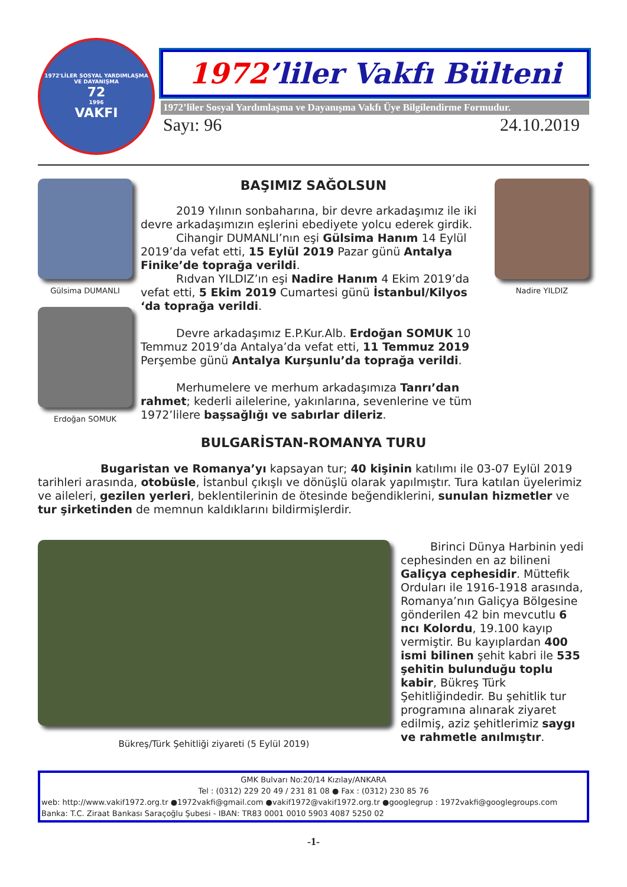1972'LİLER SOSYAL YARDIMLAŞMA VE DAYANIŞMA
72
1996
VAKFI
1972’liler Vakfı Bülteni
1972’liler Sosyal Yardımlaşma ve Dayanışma Vakfı Üye Bilgilendirme Formudur.
Sayı: 96 24.10.2019
Gülsima DUMANLI
Erdoğan SOMUK
BAŞIMIZ SAĞOLSUN
2019 Yılının sonbaharına, bir devre arkadaşımız ile iki devre arkadaşımızın eşlerini ebediyete yolcu ederek girdik.
Cihangir DUMANLI’nın eşi Gülsima Hanım 14 Eylül 2019’da vefat etti, 15 Eylül 2019 Pazar günü Antalya Finike’de toprağa verildi.
Rıdvan YILDIZ’ın eşi Nadire Hanım 4 Ekim 2019’da vefat etti, 5 Ekim 2019 Cumartesi günü İstanbul/Kilyos ‘da toprağa verildi.
Devre arkadaşımız E.P.Kur.Alb. Erdoğan SOMUK 10 Temmuz 2019’da Antalya’da vefat etti, 11 Temmuz 2019 Perşembe günü Antalya Kurşunlu’da toprağa verildi.
Merhumelere ve merhum arkadaşımıza Tanrı’dan rahmet; kederli ailelerine, yakınlarına, sevenlerine ve tüm 1972’lilere başsağlığı ve sabırlar dileriz.
Nadire YILDIZ
BULGARİSTAN-ROMANYA TURU
Bugaristan ve Romanya’yı kapsayan tur; 40 kişinin katılımı ile 03-07 Eylül 2019 tarihleri arasında, otobüsle, İstanbul çıkışlı ve dönüşlü olarak yapılmıştır. Tura katılan üyelerimiz ve aileleri, gezilen yerleri, beklentilerinin de ötesinde beğendiklerini, sunulan hizmetler ve tur şirketinden de memnun kaldıklarını bildirmişlerdir.
Bükreş/Türk Şehitliği ziyareti (5 Eylül 2019)
Birinci Dünya Harbinin yedi cephesinden en az bilineni Galiçya cephesidir. Müttefik Orduları ile 1916-1918 arasında, Romanya’nın Galiçya Bölgesine gönderilen 42 bin mevcutlu 6 ncı Kolordu, 19.100 kayıp vermiştir. Bu kayıplardan 400 ismi bilinen şehit kabri ile 535 şehitin bulunduğu toplu kabir, Bükreş Türk Şehitliğindedir. Bu şehitlik tur programına alınarak ziyaret edilmiş, aziz şehitlerimiz saygı ve rahmetle anılmıştır.
GMK Bulvarı No:20/14 Kızılay/ANKARA
Tel : (0312) 229 20 49 / 231 81 08 ● Fax : (0312) 230 85 76
web: http://www.vakif1972.org.tr ●1972vakfi@gmail.com ●vakif1972@vakif1972.org.tr ●googlegrup : 1972vakfi@googlegroups.com
Banka: T.C. Ziraat Bankası Saraçoğlu Şubesi - IBAN: TR83 0001 0010 5903 4087 5250 02
-1-